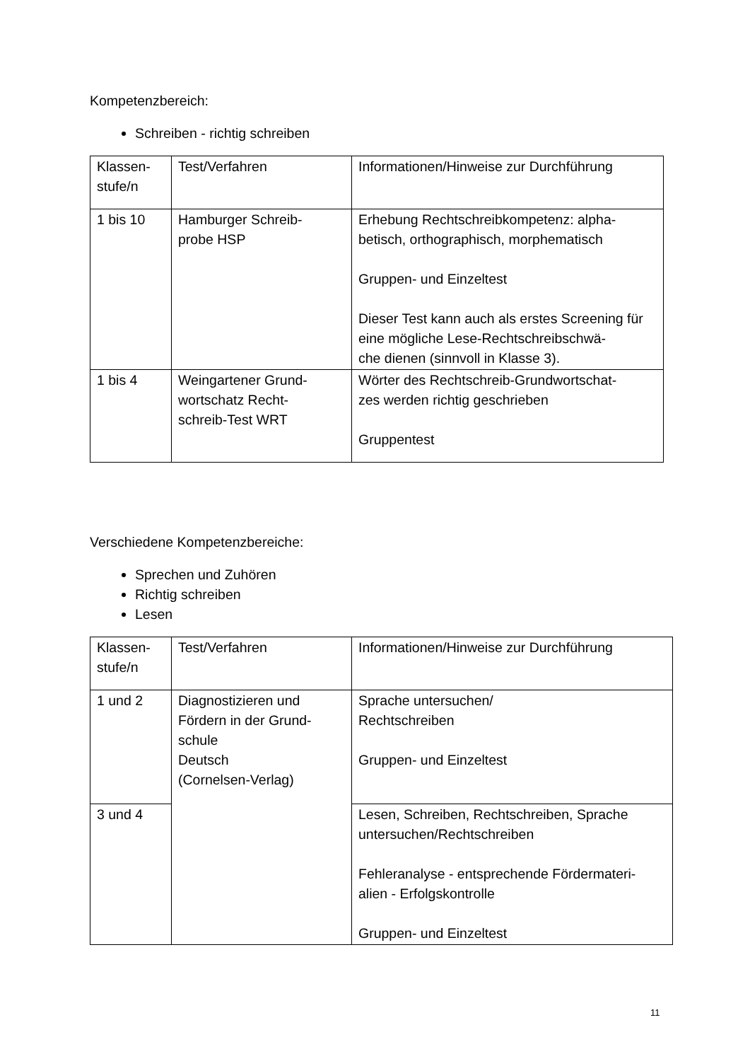Kompetenzbereich:
Schreiben - richtig schreiben
| Klassen- stufe/n | Test/Verfahren | Informationen/Hinweise zur Durchführung |
| 1 bis 10 | Hamburger Schreib- probe HSP | Erhebung Rechtschreibkompetenz: alpha- betisch, orthographisch, morphematisch Gruppen- und Einzeltest Dieser Test kann auch als erstes Screening für eine mögliche Lese-Rechtschreibschwä- che dienen (sinnvoll in Klasse 3). |
| 1 bis 4 | Weingartener Grund- wortschatz Recht- schreib-Test WRT | Wörter des Rechtschreib-Grundwortschat- zes werden richtig geschrieben Gruppentest |
Verschiedene Kompetenzbereiche:
Sprechen und Zuhören
Richtig schreiben
Lesen
| Klassen- stufe/n | Test/Verfahren | Informationen/Hinweise zur Durchführung |
| 1 und 2 | Diagnostizieren und Fördern in der Grund- schule Deutsch (Cornelsen-Verlag) | Sprache untersuchen/ Rechtschreiben Gruppen- und Einzeltest |
| 3 und 4 | | Lesen, Schreiben, Rechtschreiben, Sprache untersuchen/Rechtschreiben Fehleranalyse - entsprechende Fördermateri- alien - Erfolgskontrolle Gruppen- und Einzeltest |
11